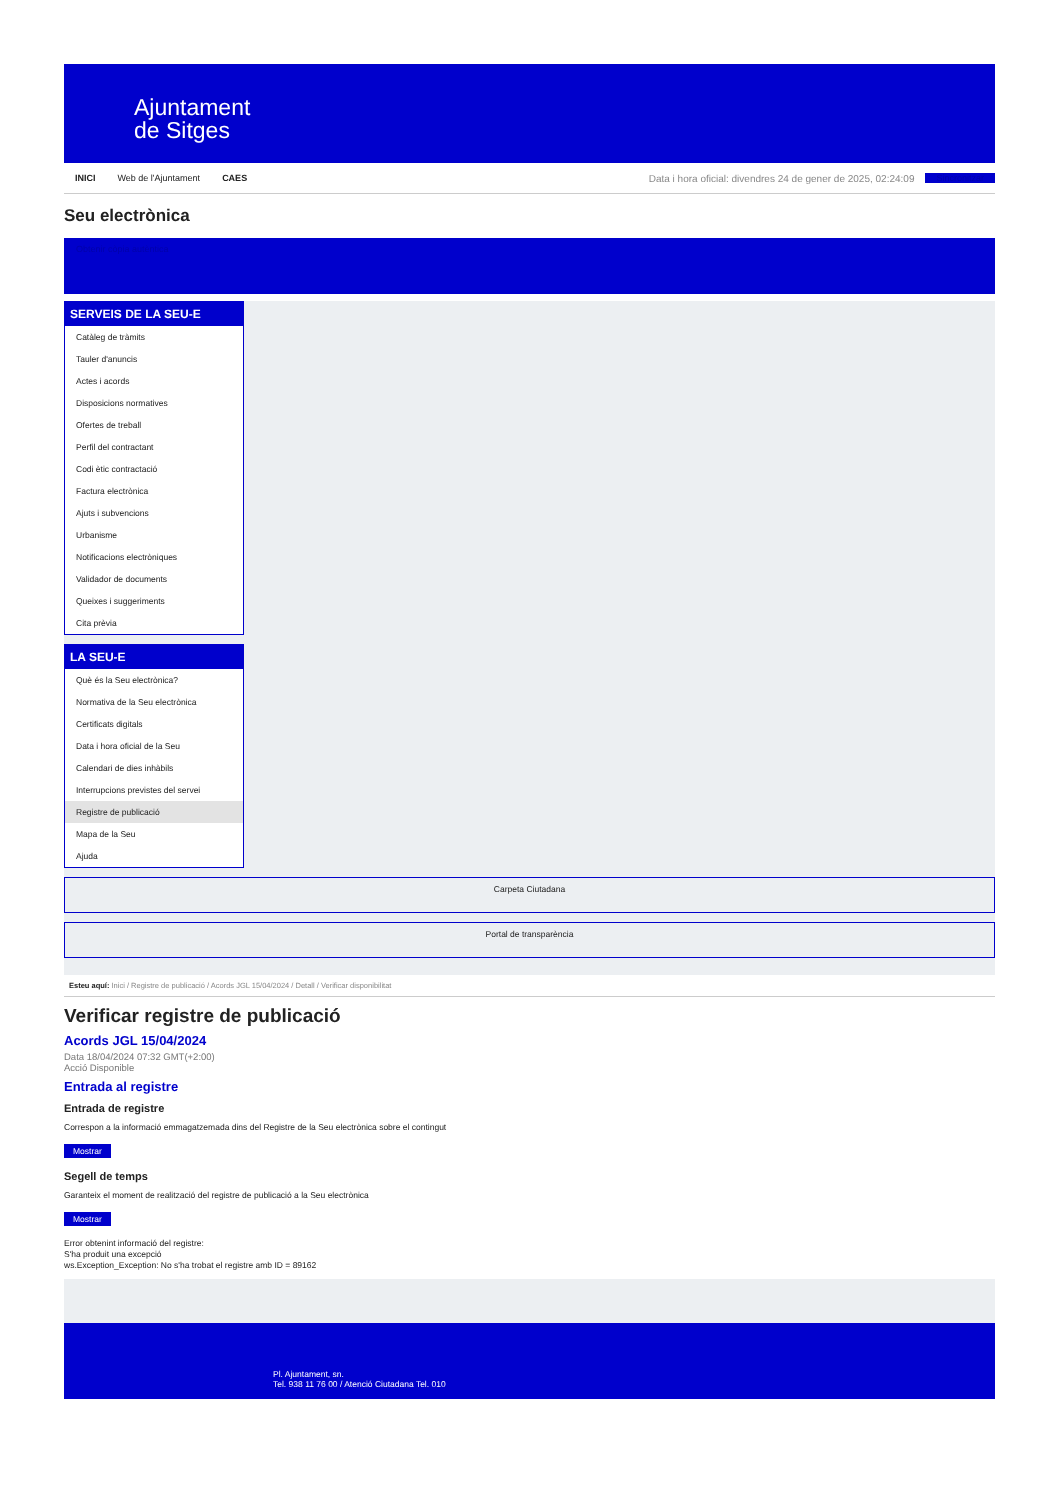Ajuntament
de Sitges
INICI Web de l'Ajuntament CAES Data i hora oficial: divendres 24 de gener de 2025, 02:24:09 Sincronitzar
Seu electrònica
Obtenir còpia autèntica
SERVEIS DE LA SEU-E
Catàleg de tràmits
Tauler d'anuncis
Actes i acords
Disposicions normatives
Ofertes de treball
Perfil del contractant
Codi ètic contractació
Factura electrònica
Ajuts i subvencions
Urbanisme
Notificacions electròniques
Validador de documents
Queixes i suggeriments
Cita prèvia
LA SEU-E
Què és la Seu electrònica?
Normativa de la Seu electrònica
Certificats digitals
Data i hora oficial de la Seu
Calendari de dies inhàbils
Interrupcions previstes del servei
Registre de publicació
Mapa de la Seu
Ajuda
Carpeta Ciutadana
Portal de transparència
Esteu aquí: Inici / Registre de publicació / Acords JGL 15/04/2024 / Detall / Verificar disponibilitat
Verificar registre de publicació
Acords JGL 15/04/2024
Data 18/04/2024 07:32 GMT(+2:00)
Acció Disponible
Entrada al registre
Entrada de registre
Correspon a la informació emmagatzemada dins del Registre de la Seu electrònica sobre el contingut
Mostrar
Segell de temps
Garanteix el moment de realització del registre de publicació a la Seu electrònica
Mostrar
Error obtenint informació del registre:
S'ha produit una excepció
ws.Exception_Exception: No s'ha trobat el registre amb ID = 89162
Pl. Ajuntament, sn.
Tel. 938 11 76 00 / Atenció Ciutadana Tel. 010